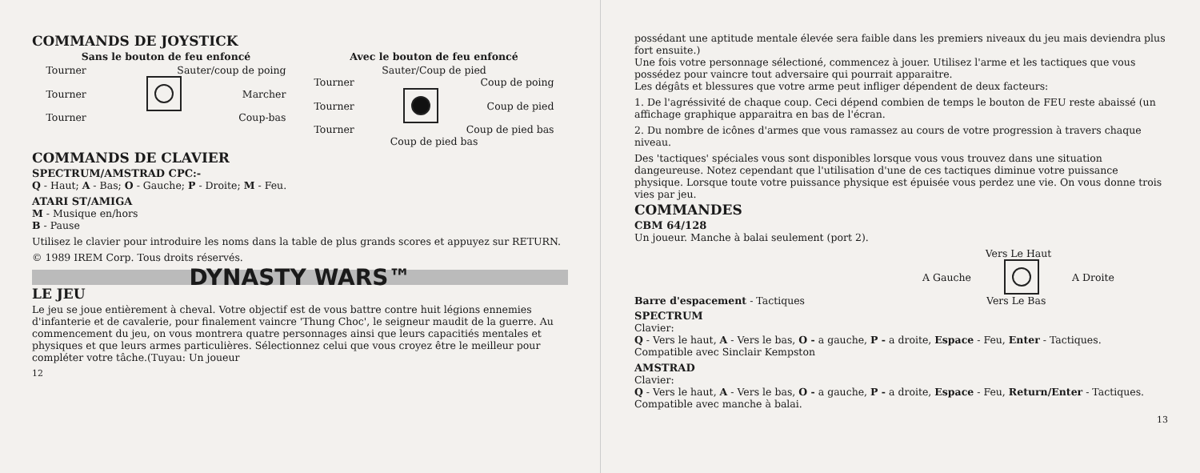COMMANDS DE JOYSTICK
Sans le bouton de feu enfoncé
Tourner Sauter/coup de poing
Tourner Marcher
Tourner Coup-bas
Avec le bouton de feu enfoncé
Sauter/Coup de pied
Tourner Coup de poing
Tourner Coup de pied
Tourner Coup de pied bas
Coup de pied bas
COMMANDS DE CLAVIER
SPECTRUM/AMSTRAD CPC:-
Q - Haut; A - Bas; O - Gauche; P - Droite; M - Feu.
ATARI ST/AMIGA
M - Musique en/hors
B - Pause
Utilisez le clavier pour introduire les noms dans la table de plus grands scores et appuyez sur RETURN.
© 1989 IREM Corp. Tous droits réservés.
DYNASTY WARS™
LE JEU
Le jeu se joue entièrement à cheval. Votre objectif est de vous battre contre huit légions ennemies d'infanterie et de cavalerie, pour finalement vaincre 'Thung Choc', le seigneur maudit de la guerre. Au commencement du jeu, on vous montrera quatre personnages ainsi que leurs capacitiés mentales et physiques et que leurs armes particulières. Sélectionnez celui que vous croyez être le meilleur pour compléter votre tâche.(Tuyau: Un joueur
12
possédant une aptitude mentale élevée sera faible dans les premiers niveaux du jeu mais deviendra plus fort ensuite.)
Une fois votre personnage sélectioné, commencez à jouer. Utilisez l'arme et les tactiques que vous possédez pour vaincre tout adversaire qui pourrait apparaitre.
Les dégâts et blessures que votre arme peut infliger dépendent de deux facteurs:
1. De l'agréssivité de chaque coup. Ceci dépend combien de temps le bouton de FEU reste abaissé (un affichage graphique apparaitra en bas de l'écran.
2. Du nombre de icônes d'armes que vous ramassez au cours de votre progression à travers chaque niveau.
Des 'tactiques' spéciales vous sont disponibles lorsque vous vous trouvez dans une situation dangeureuse. Notez cependant que l'utilisation d'une de ces tactiques diminue votre puissance physique. Lorsque toute votre puissance physique est épuisée vous perdez une vie. On vous donne trois vies par jeu.
COMMANDES
CBM 64/128
Un joueur. Manche à balai seulement (port 2).
Vers Le Haut
A Gauche A Droite
Barre d'espacement - Tactiques Vers Le Bas
SPECTRUM
Clavier:
Q - Vers le haut, A - Vers le bas, O - a gauche, P - a droite, Espace - Feu, Enter - Tactiques.
Compatible avec Sinclair Kempston
AMSTRAD
Clavier:
Q - Vers le haut, A - Vers le bas, O - a gauche, P - a droite, Espace - Feu, Return/Enter - Tactiques.
Compatible avec manche à balai.
13